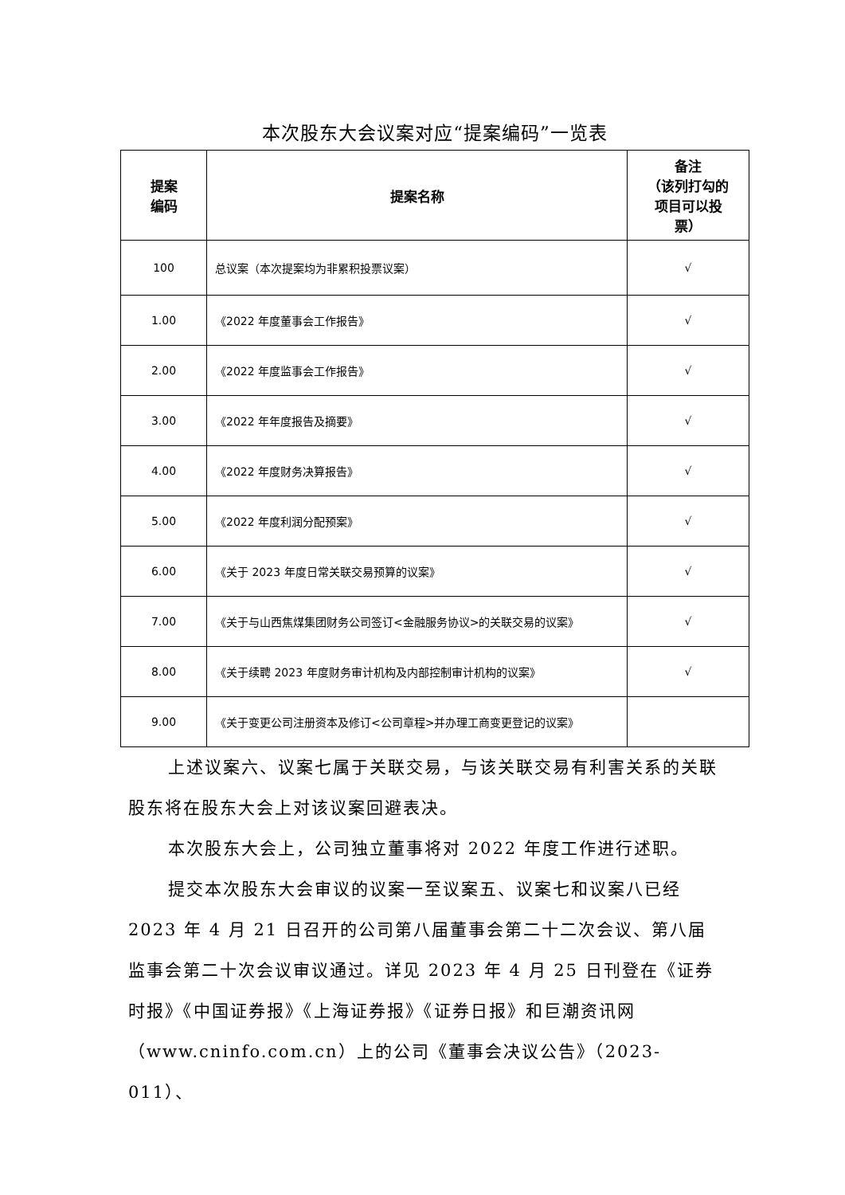本次股东大会议案对应“提案编码”一览表
| 提案 编码 | 提案名称 | 备注 （该列打勾的 项目可以投 票） |
| --- | --- | --- |
| 100 | 总议案（本次提案均为非累积投票议案） | √ |
| 1.00 | 《2022 年度董事会工作报告》 | √ |
| 2.00 | 《2022 年度监事会工作报告》 | √ |
| 3.00 | 《2022 年年度报告及摘要》 | √ |
| 4.00 | 《2022 年度财务决算报告》 | √ |
| 5.00 | 《2022 年度利润分配预案》 | √ |
| 6.00 | 《关于 2023 年度日常关联交易预算的议案》 | √ |
| 7.00 | 《关于与山西焦煤集团财务公司签订<金融服务协议>的关联交易的议案》 | √ |
| 8.00 | 《关于续聘 2023 年度财务审计机构及内部控制审计机构的议案》 | √ |
| 9.00 | 《关于变更公司注册资本及修订<公司章程>并办理工商变更登记的议案》 | |
上述议案六、议案七属于关联交易，与该关联交易有利害关系的关联股东将在股东大会上对该议案回避表决。
本次股东大会上，公司独立董事将对 2022 年度工作进行述职。
提交本次股东大会审议的议案一至议案五、议案七和议案八已经 2023 年 4 月 21 日召开的公司第八届董事会第二十二次会议、第八届监事会第二十次会议审议通过。详见 2023 年 4 月 25 日刊登在《证券时报》《中国证券报》《上海证券报》《证券日报》和巨潮资讯网（www.cninfo.com.cn）上的公司《董事会决议公告》（2023-011）、